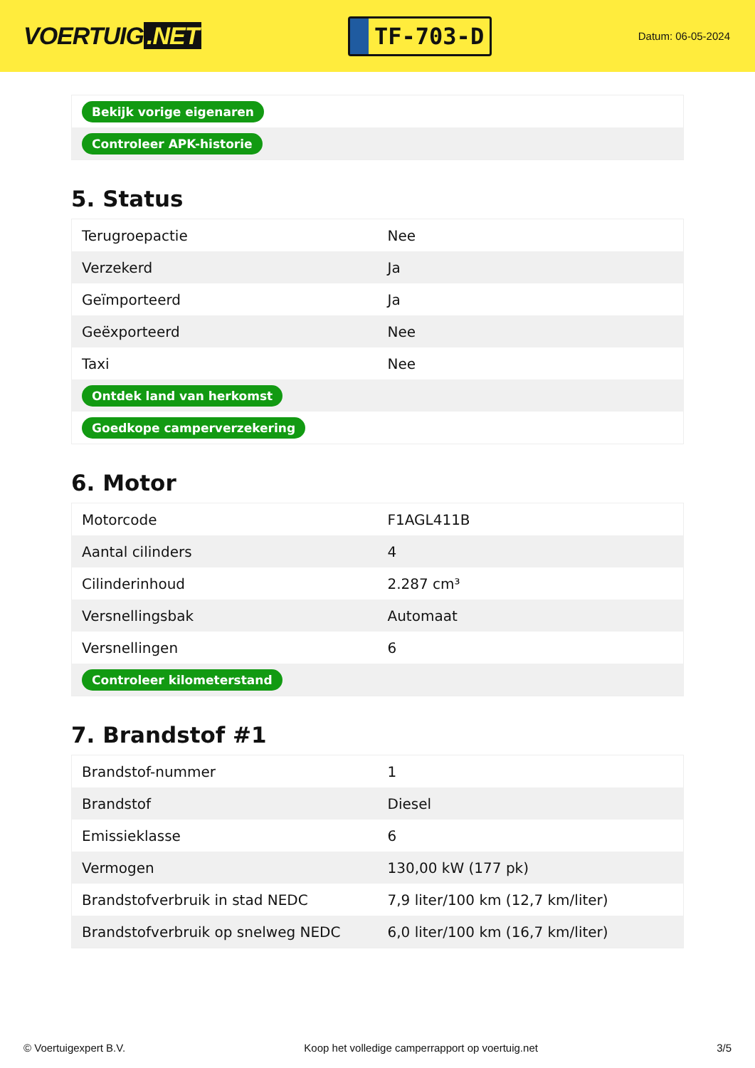VOERTUIG.NET
TF-703-D
Datum: 06-05-2024
| Bekijk vorige eigenaren |
| Controleer APK-historie |
5. Status
| Terugroepactie | Nee |
| Verzekerd | Ja |
| Geïmporteerd | Ja |
| Geëxporteerd | Nee |
| Taxi | Nee |
| Ontdek land van herkomst | |
| Goedkope camperverzekering | |
6. Motor
| Motorcode | F1AGL411B |
| Aantal cilinders | 4 |
| Cilinderinhoud | 2.287 cm³ |
| Versnellingsbak | Automaat |
| Versnellingen | 6 |
| Controleer kilometerstand | |
7. Brandstof #1
| Brandstof-nummer | 1 |
| Brandstof | Diesel |
| Emissieklasse | 6 |
| Vermogen | 130,00 kW (177 pk) |
| Brandstofverbruik in stad NEDC | 7,9 liter/100 km (12,7 km/liter) |
| Brandstofverbruik op snelweg NEDC | 6,0 liter/100 km (16,7 km/liter) |
© Voertuigexpert B.V. Koop het volledige camperrapport op voertuig.net 3/5